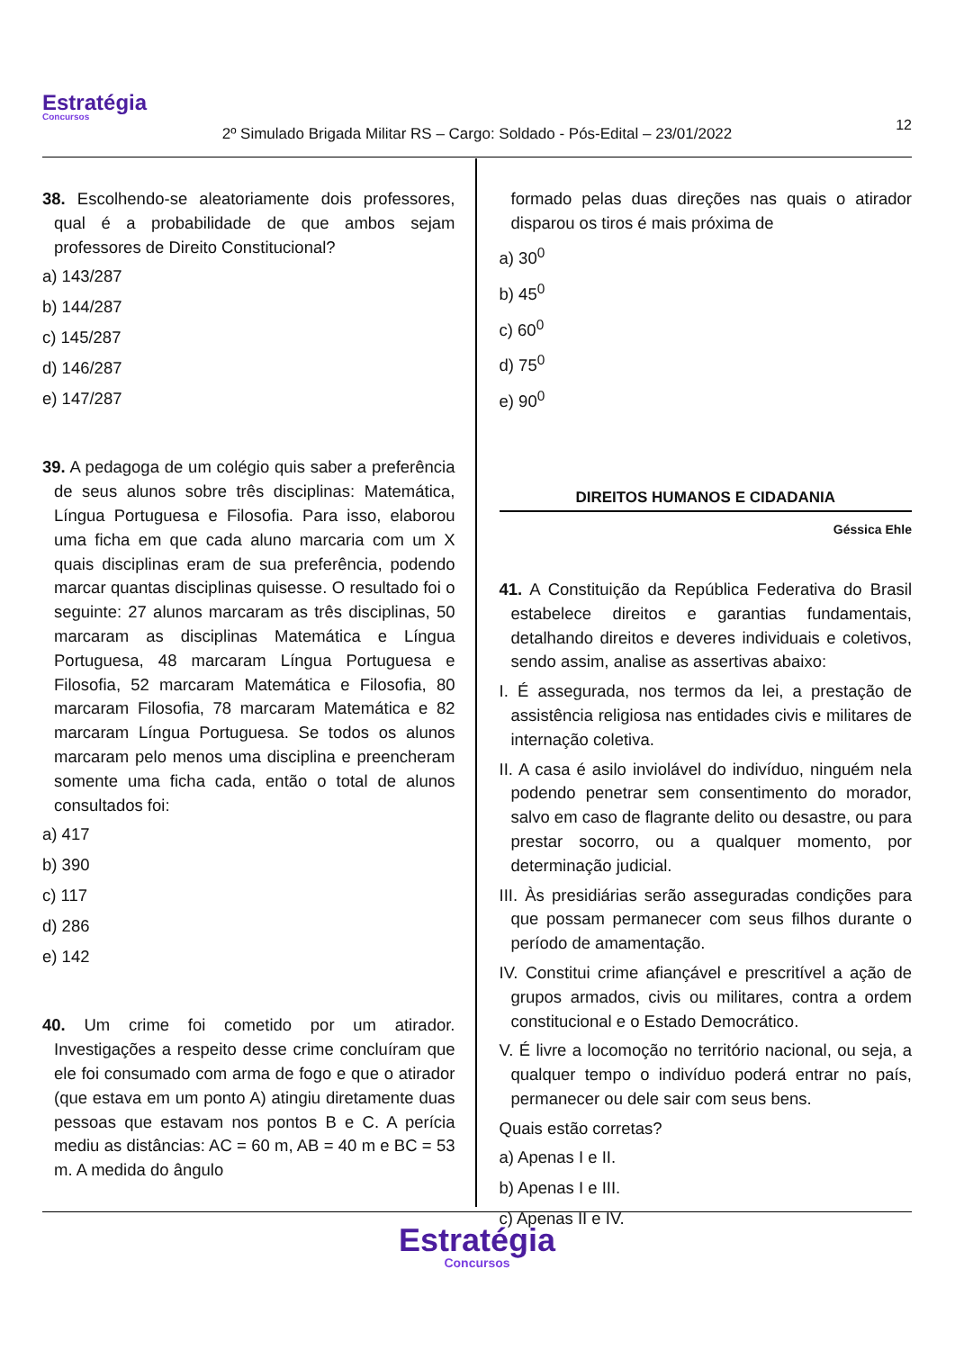Estratégia
Concursos
12
2º Simulado Brigada Militar RS – Cargo: Soldado - Pós-Edital – 23/01/2022
38. Escolhendo-se aleatoriamente dois professores, qual é a probabilidade de que ambos sejam professores de Direito Constitucional?
a) 143/287
b) 144/287
c) 145/287
d) 146/287
e) 147/287
39. A pedagoga de um colégio quis saber a preferência de seus alunos sobre três disciplinas: Matemática, Língua Portuguesa e Filosofia. Para isso, elaborou uma ficha em que cada aluno marcaria com um X quais disciplinas eram de sua preferência, podendo marcar quantas disciplinas quisesse. O resultado foi o seguinte: 27 alunos marcaram as três disciplinas, 50 marcaram as disciplinas Matemática e Língua Portuguesa, 48 marcaram Língua Portuguesa e Filosofia, 52 marcaram Matemática e Filosofia, 80 marcaram Filosofia, 78 marcaram Matemática e 82 marcaram Língua Portuguesa. Se todos os alunos marcaram pelo menos uma disciplina e preencheram somente uma ficha cada, então o total de alunos consultados foi:
a) 417
b) 390
c) 117
d) 286
e) 142
40. Um crime foi cometido por um atirador. Investigações a respeito desse crime concluíram que ele foi consumado com arma de fogo e que o atirador (que estava em um ponto A) atingiu diretamente duas pessoas que estavam nos pontos B e C. A perícia mediu as distâncias: AC = 60 m, AB = 40 m e BC = 53 m. A medida do ângulo
formado pelas duas direções nas quais o atirador disparou os tiros é mais próxima de
a) 30<sup>0</sup>
b) 45<sup>0</sup>
c) 60<sup>0</sup>
d) 75<sup>0</sup>
e) 90<sup>0</sup>
DIREITOS HUMANOS E CIDADANIA
Géssica Ehle
41. A Constituição da República Federativa do Brasil estabelece direitos e garantias fundamentais, detalhando direitos e deveres individuais e coletivos, sendo assim, analise as assertivas abaixo:
I. É assegurada, nos termos da lei, a prestação de assistência religiosa nas entidades civis e militares de internação coletiva.
II. A casa é asilo inviolável do indivíduo, ninguém nela podendo penetrar sem consentimento do morador, salvo em caso de flagrante delito ou desastre, ou para prestar socorro, ou a qualquer momento, por determinação judicial.
III. Às presidiárias serão asseguradas condições para que possam permanecer com seus filhos durante o período de amamentação.
IV. Constitui crime afiançável e prescritível a ação de grupos armados, civis ou militares, contra a ordem constitucional e o Estado Democrático.
V. É livre a locomoção no território nacional, ou seja, a qualquer tempo o indivíduo poderá entrar no país, permanecer ou dele sair com seus bens.
Quais estão corretas?
a) Apenas I e II.
b) Apenas I e III.
c) Apenas II e IV.
Estratégia
Concursos